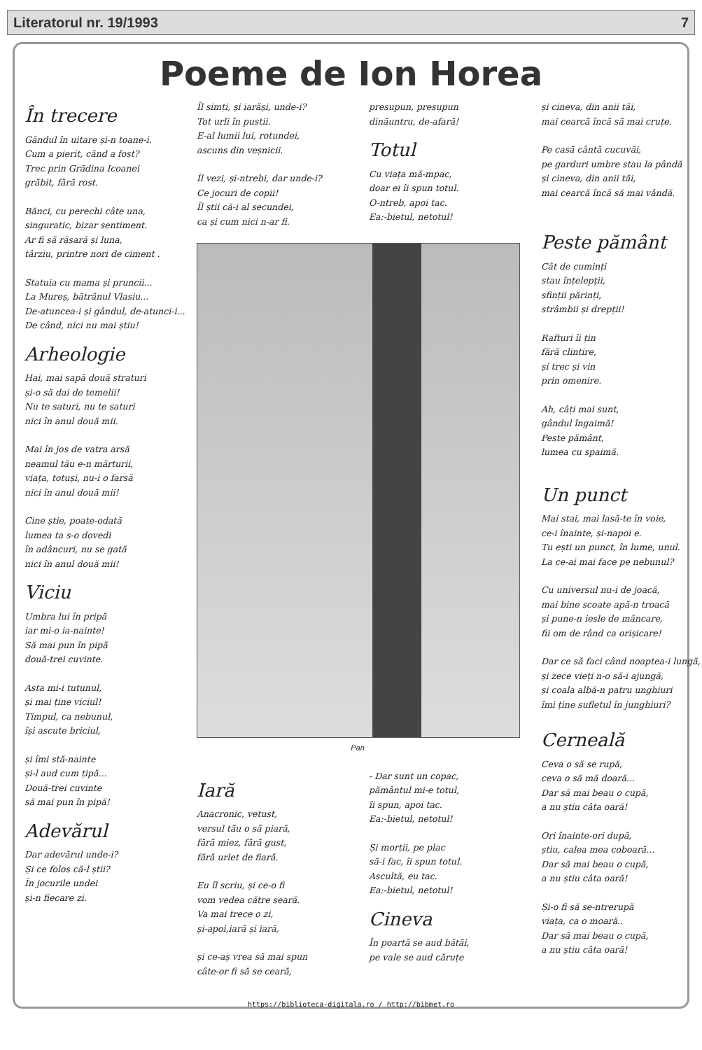Literatorul nr. 19/1993 7
Poeme de Ion Horea
În trecere
Gândul în uitare și-n toane-i.
Cum a pierit, când a fost?
Trec prin Grădina Icoanei
grăbit, fără rost.
Bănci, cu perechi câte una,
singuratic, bizar sentiment.
Ar fi să răsară și luna,
târziu, printre nori de ciment .
Statuia cu mama și pruncii...
La Mureș, bătrânul Vlasiu...
De-atuncea-i și gândul, de-atunci-i...
De când, nici nu mai știu!
Arheologie
Hai, mai sapă două straturi
și-o să dai de temelii!
Nu te saturi, nu te saturi
nici în anul două mii.
Mai în jos de vatra arsă
neamul tău e-n mărturii,
viața, totuși, nu-i o farsă
nici în anul două mii!
Cine știe, poate-odată
lumea ta s-o dovedi
în adâncuri, nu se gată
nici în anul două mii!
Viciu
Umbra lui în pripă
iar mi-o ia-nainte!
Să mai pun în pipă
două-trei cuvinte.
Asta mi-i tutunul,
și mai ține viciul!
Timpul, ca nebunul,
își ascute briciul,
și îmi stă-nainte
și-l aud cum țipă...
Două-trei cuvinte
să mai pun în pipă!
Adevărul
Dar adevărul unde-i?
Și ce folos că-l știi?
În jocurile undei
și-n fiecare zi.
Îl simți, și iarăși, unde-i?
Tot urli în pustii.
E-al lumii lui, rotundei,
ascuns din veșnicii.
Îl vezi, și-ntrebi, dar unde-i?
Ce jocuri de copii!
Îl știi că-i al secundei,
ca și cum nici n-ar fi.
presupun, presupun
dinăuntru, de-afară!
Totul
Cu viața mă-mpac,
doar ei îi spun totul.
O-ntreb, apoi tac.
Ea:-bietul, netotul!
Pan
Iară
Anacronic, vetust,
versul tău o să piară,
fără miez, fără gust,
fără urlet de fiară.
Eu îl scriu, și ce-o fi
vom vedea către seară.
Va mai trece o zi,
și-apoi,iară și iară,
și ce-aș vrea să mai spun
câte-or fi să se ceară,
- Dar sunt un copac,
pământul mi-e totul,
îi spun, apoi tac.
Ea:-bietul, netotul!
Și morții, pe plac
să-i fac, îi spun totul.
Ascultă, eu tac.
Ea:-bietul, netotul!
Cineva
În poartă se aud bătăi,
pe vale se aud căruțe
și cineva, din anii tăi,
mai cearcă încă să mai cruțe.
Pe casă cântă cucuvăi,
pe garduri umbre stau la pândă
și cineva, din anii tăi,
mai cearcă încă să mai vândă.
Peste pământ
Cât de cuminți
stau înțelepții,
sfinții părinți,
strâmbii și drepții!
Rafturi îi țin
fără clintire,
și trec și vin
prin omenire.
Ah, câți mai sunt,
gândul îngaimă!
Peste pământ,
lumea cu spaimă.
Un punct
Mai stai, mai lasă-te în voie,
ce-i înainte, și-napoi e.
Tu ești un punct, în lume, unul.
La ce-ai mai face pe nebunul?
Cu universul nu-i de joacă,
mai bine scoate apă-n troacă
și pune-n iesle de mâncare,
fii om de rând ca orișicare!
Dar ce să faci când noaptea-i lungă,
și zece vieți n-o să-i ajungă,
și coala albă-n patru unghiuri
îmi ține sufletul în junghiuri?
Cerneală
Ceva o să se rupă,
ceva o să mă doară...
Dar să mai beau o cupă,
a nu știu câta oară!
Ori înainte-ori după,
știu, calea mea coboară...
Dar să mai beau o cupă,
a nu știu câta oară!
Și-o fi să se-ntrerupă
viața, ca o moară..
Dar să mai beau o cupă,
a nu știu câta oară!
https://biblioteca-digitala.ro / http://bibmet.ro